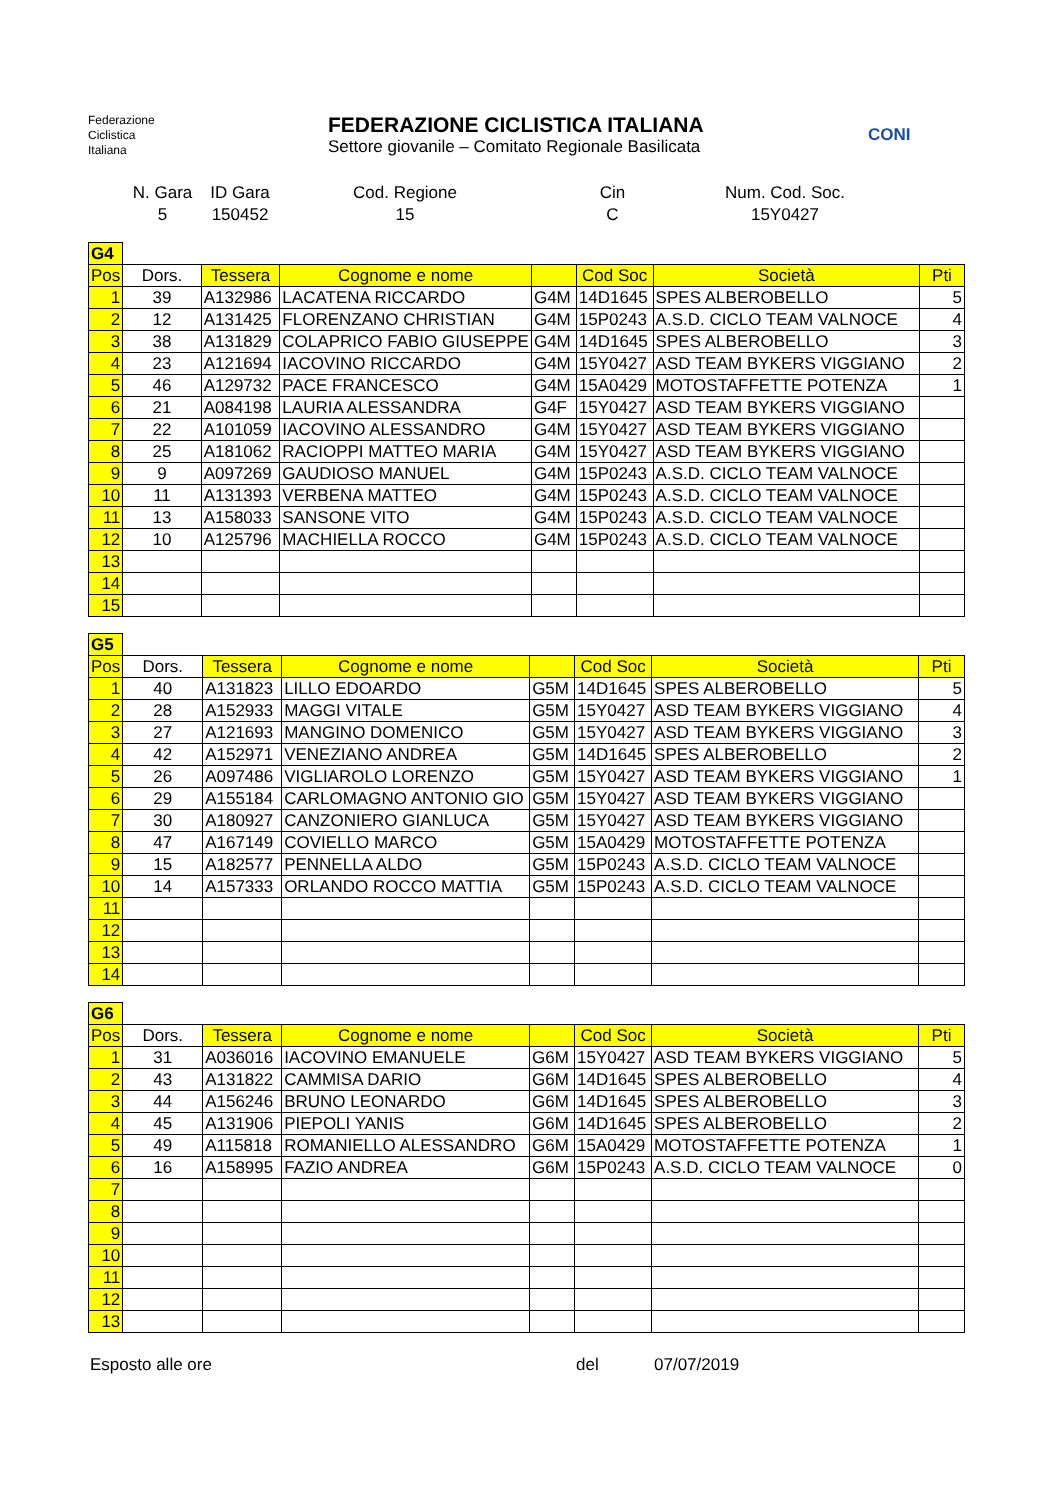Federazione
Ciclistica
Italiana
FEDERAZIONE CICLISTICA ITALIANA
Settore giovanile – Comitato Regionale Basilicata
CONI
N. Gara
5
ID Gara
150452
Cod. Regione
15
Cin
C
Num. Cod. Soc.
15Y0427
| G4 | | | | | | | |
| Pos | Dors. | Tessera | Cognome e nome | | Cod Soc | Società | Pti |
| 1 | 39 | A132986 | LACATENA RICCARDO | G4M | 14D1645 | SPES ALBEROBELLO | 5 |
| 2 | 12 | A131425 | FLORENZANO CHRISTIAN | G4M | 15P0243 | A.S.D. CICLO TEAM VALNOCE | 4 |
| 3 | 38 | A131829 | COLAPRICO FABIO GIUSEPPE | G4M | 14D1645 | SPES ALBEROBELLO | 3 |
| 4 | 23 | A121694 | IACOVINO RICCARDO | G4M | 15Y0427 | ASD TEAM BYKERS VIGGIANO | 2 |
| 5 | 46 | A129732 | PACE FRANCESCO | G4M | 15A0429 | MOTOSTAFFETTE POTENZA | 1 |
| 6 | 21 | A084198 | LAURIA ALESSANDRA | G4F | 15Y0427 | ASD TEAM BYKERS VIGGIANO | |
| 7 | 22 | A101059 | IACOVINO ALESSANDRO | G4M | 15Y0427 | ASD TEAM BYKERS VIGGIANO | |
| 8 | 25 | A181062 | RACIOPPI MATTEO MARIA | G4M | 15Y0427 | ASD TEAM BYKERS VIGGIANO | |
| 9 | 9 | A097269 | GAUDIOSO MANUEL | G4M | 15P0243 | A.S.D. CICLO TEAM VALNOCE | |
| 10 | 11 | A131393 | VERBENA MATTEO | G4M | 15P0243 | A.S.D. CICLO TEAM VALNOCE | |
| 11 | 13 | A158033 | SANSONE VITO | G4M | 15P0243 | A.S.D. CICLO TEAM VALNOCE | |
| 12 | 10 | A125796 | MACHIELLA ROCCO | G4M | 15P0243 | A.S.D. CICLO TEAM VALNOCE | |
| 13 | | | | | | | |
| 14 | | | | | | | |
| 15 | | | | | | | |
| G5 | | | | | | | |
| Pos | Dors. | Tessera | Cognome e nome | | Cod Soc | Società | Pti |
| 1 | 40 | A131823 | LILLO EDOARDO | G5M | 14D1645 | SPES ALBEROBELLO | 5 |
| 2 | 28 | A152933 | MAGGI VITALE | G5M | 15Y0427 | ASD TEAM BYKERS VIGGIANO | 4 |
| 3 | 27 | A121693 | MANGINO DOMENICO | G5M | 15Y0427 | ASD TEAM BYKERS VIGGIANO | 3 |
| 4 | 42 | A152971 | VENEZIANO ANDREA | G5M | 14D1645 | SPES ALBEROBELLO | 2 |
| 5 | 26 | A097486 | VIGLIAROLO LORENZO | G5M | 15Y0427 | ASD TEAM BYKERS VIGGIANO | 1 |
| 6 | 29 | A155184 | CARLOMAGNO ANTONIO GIO | G5M | 15Y0427 | ASD TEAM BYKERS VIGGIANO | |
| 7 | 30 | A180927 | CANZONIERO GIANLUCA | G5M | 15Y0427 | ASD TEAM BYKERS VIGGIANO | |
| 8 | 47 | A167149 | COVIELLO MARCO | G5M | 15A0429 | MOTOSTAFFETTE POTENZA | |
| 9 | 15 | A182577 | PENNELLA ALDO | G5M | 15P0243 | A.S.D. CICLO TEAM VALNOCE | |
| 10 | 14 | A157333 | ORLANDO ROCCO MATTIA | G5M | 15P0243 | A.S.D. CICLO TEAM VALNOCE | |
| 11 | | | | | | | |
| 12 | | | | | | | |
| 13 | | | | | | | |
| 14 | | | | | | | |
| G6 | | | | | | | |
| Pos | Dors. | Tessera | Cognome e nome | | Cod Soc | Società | Pti |
| 1 | 31 | A036016 | IACOVINO EMANUELE | G6M | 15Y0427 | ASD TEAM BYKERS VIGGIANO | 5 |
| 2 | 43 | A131822 | CAMMISA DARIO | G6M | 14D1645 | SPES ALBEROBELLO | 4 |
| 3 | 44 | A156246 | BRUNO LEONARDO | G6M | 14D1645 | SPES ALBEROBELLO | 3 |
| 4 | 45 | A131906 | PIEPOLI YANIS | G6M | 14D1645 | SPES ALBEROBELLO | 2 |
| 5 | 49 | A115818 | ROMANIELLO ALESSANDRO | G6M | 15A0429 | MOTOSTAFFETTE POTENZA | 1 |
| 6 | 16 | A158995 | FAZIO ANDREA | G6M | 15P0243 | A.S.D. CICLO TEAM VALNOCE | 0 |
| 7 | | | | | | | |
| 8 | | | | | | | |
| 9 | | | | | | | |
| 10 | | | | | | | |
| 11 | | | | | | | |
| 12 | | | | | | | |
| 13 | | | | | | | |
Esposto alle ore del 07/07/2019